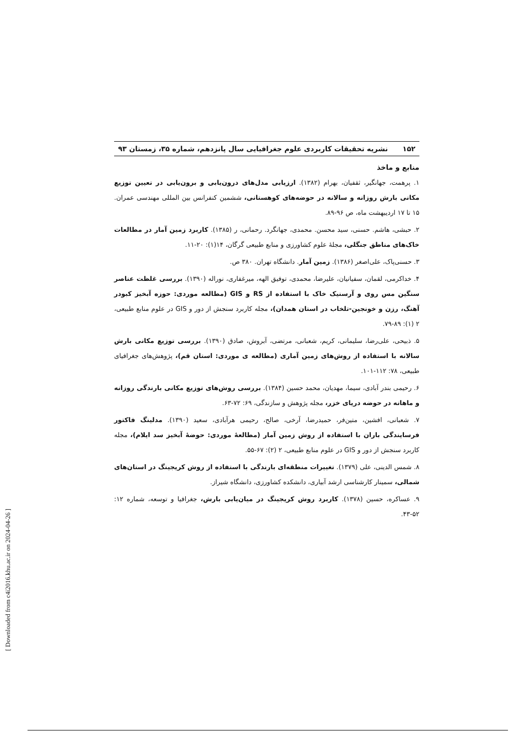۱۵۲ نشریه تحقیقات کاربردی علوم جغرافیایی سال پانزدهم، شماره ۳۵، زمستان ۹۳
منابع و ماخذ
۱. پرهمت، جهانگیر، ثقفیان، بهرام (۱۳۸۲). ارزیابی مدل‌های درون‌یابی و برون‌یابی در تعیین توزیع مکانی بارش روزانه و سالانه در حوضه‌های کوهستانی، ششمین کنفرانس بین المللی مهندسی عمران. ۱۵ تا ۱۷ اردیبهشت ماه، ص ۹۶-۸۹.
۲. حبشی، هاشم. حسنی، سید محسن. محمدی، جهانگرد. رحمانی، ر (۱۳۸۵). کاربرد زمین آمار در مطالعات خاک‌های مناطق جنگلی، مجلۀ علوم کشاورزی و منابع طبیعی گرگان، ۱۴(۱): ۲۰-۱۱.
۳. حسنی‌پاک، علی‌اصغر (۱۳۸۶). زمین آمار. دانشگاه تهران. ۳۸۰ ص.
۴. خداکرمی، لقمان، سفیانیان، علیرضا، محمدی، توفیق الهه، میرغفاری، نوراله (۱۳۹۰). بررسی غلظت عناصر سنگین مس روی و آرسنیک خاک با استفاده از RS و GIS (مطالعه موردی: حوزه آبخیز کبودر آهنگ، رزن و خونجین-تلخاب در استان همدان)، مجله کاربرد سنجش از دور و GIS در علوم منابع طبیعی، ۲ (۱): ۸۹-۷۹.
۵. ذبیحی، علی‌رضا، سلیمانی، کریم، شعبانی، مرتضی، آبروش، صادق (۱۳۹۰). بررسی توزیع مکانی بارش سالانه با استفاده از روش‌های زمین آماری (مطالعه ی موردی: استان قم)، پژوهش‌های جغرافیای طبیعی، ۷۸: ۱۱۲-۱۰۱.
۶. رحیمی بندر آبادی، سیما، مهدیان، محمد حسین (۱۳۸۴). بررسی روش‌های توزیع مکانی بارندگی روزانه و ماهانه در حوضه دریای خزر، مجله پژوهش و سازندگی، ۶۹: ۷۲-۶۳.
۷. شعبانی، افشین، متین‌فر، حمیدرضا، آرخی، صالح، رحیمی هرآبادی، سعید (۱۳۹۰). مدلینگ فاکتور فرسایندگی باران با استفاده از روش زمین آمار (مطالعۀ موردی: حوضۀ آبخیز سد ایلام)، مجله کاربرد سنجش از دور و GIS در علوم منابع طبیعی، ۲ (۲): ۶۷-۵۵.
۸. شمس الدینی، علی (۱۳۷۹). تغییرات منطقه‌ای بارندگی با استفاده از روش کریجینگ در استان‌های شمالی، سمینار کارشناسی ارشد آبیاری، دانشکده کشاورزی، دانشگاه شیراز.
۹. عساکره، حسین (۱۳۷۸). کاربرد روش کریجینگ در میان‌یابی بارش، جغرافیا و توسعه، شماره ۱۲: ۵۲-۴۳.
[ Downloaded from c4i2016.khu.ac.ir on 2024-04-26 ]